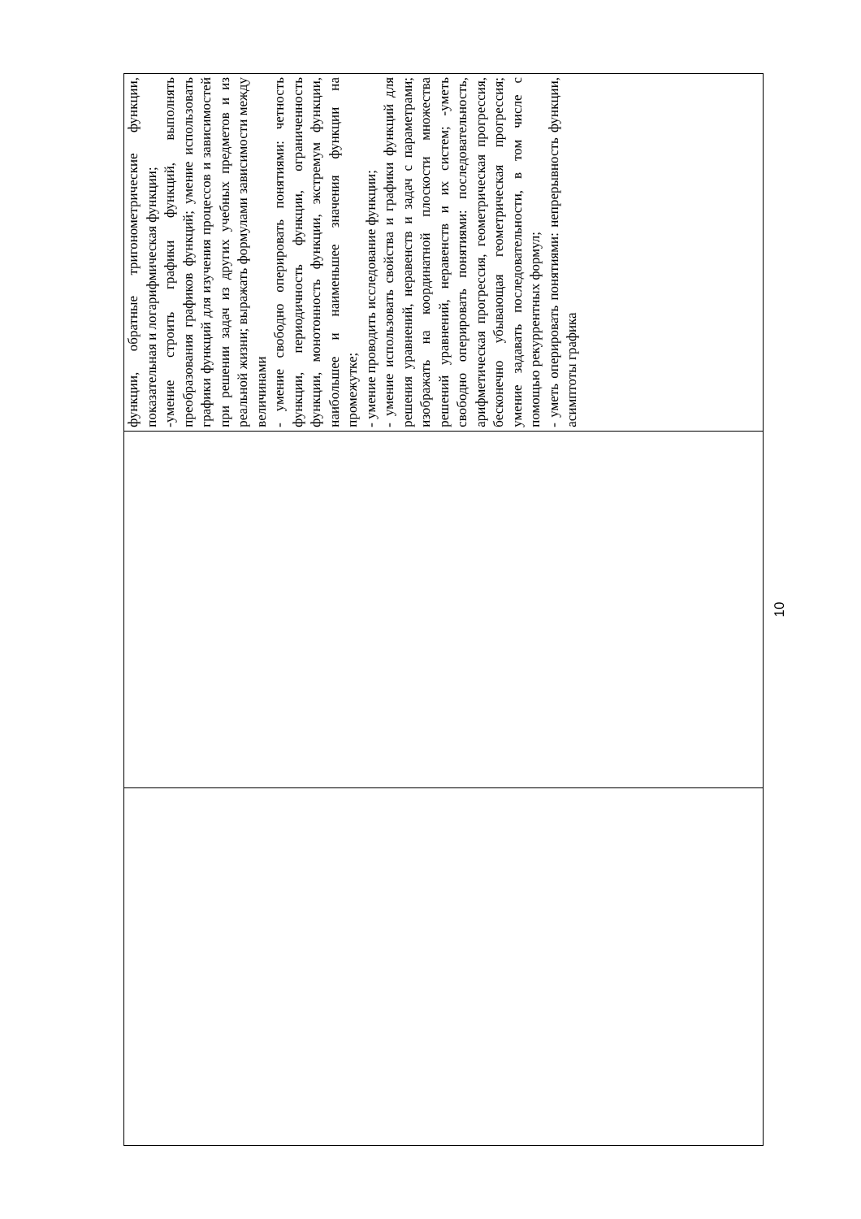| | | функции, обратные тригонометрические функции, показательная и логарифмическая функции; -умение строить графики функций, выполнять преобразования графиков функций; умение использовать графики функций для изучения процессов и зависимостей при решении задач из других учебных предметов и из реальной жизни; выражать формулами зависимости между величинами - умение свободно оперировать понятиями: четность функции, периодичность функции, ограниченность функции, монотонность функции, экстремум функции, наибольшее и наименьшее значения функции на промежутке; - умение проводить исследование функции; - умение использовать свойства и графики функций для решения уравнений, неравенств и задач с параметрами; изображать на координатной плоскости множества решений уравнений, неравенств и их систем; -уметь свободно оперировать понятиями: последовательность, арифметическая прогрессия, геометрическая прогрессия, бесконечно убывающая геометрическая прогрессия; умение задавать последовательности, в том числе с помощью рекуррентных формул; - уметь оперировать понятиями: непрерывность функции, асимптоты графика |
10